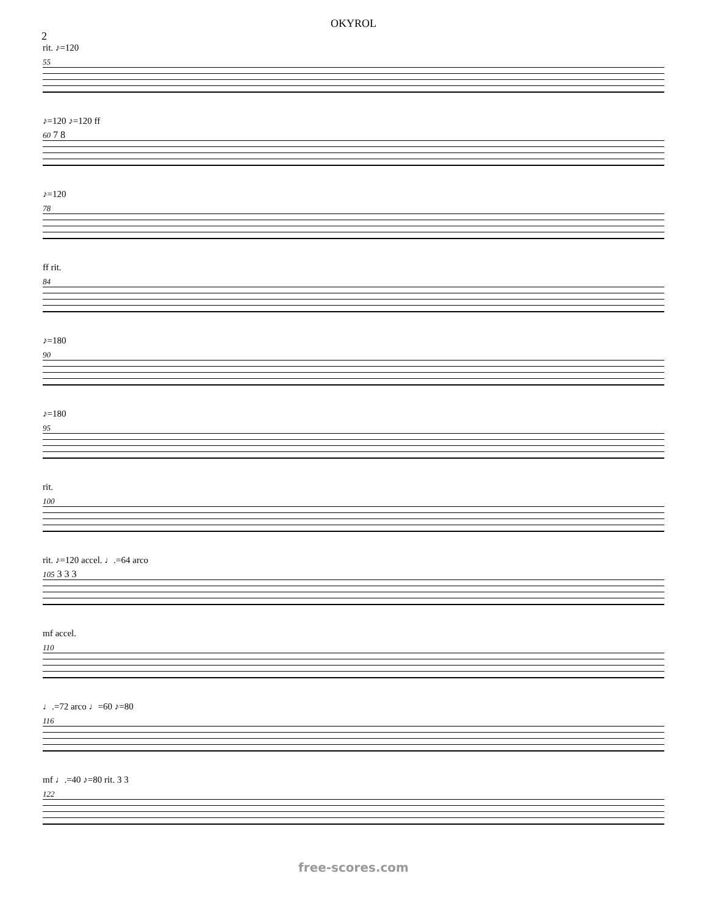OKYROL
2
rit. ♪=120
55
♪=120 ♪=120 ff
60 7 8
♪=120
78
ff rit.
84
♪=180
90
♪=180
95
rit.
100
rit. ♪=120 accel. ♩.=64 arco
105 3 3 3
mf accel.
110
♩.=72 arco ♩=60 ♪=80
116
mf ♩.=40 ♪=80 rit. 3 3
122
free-scores.com